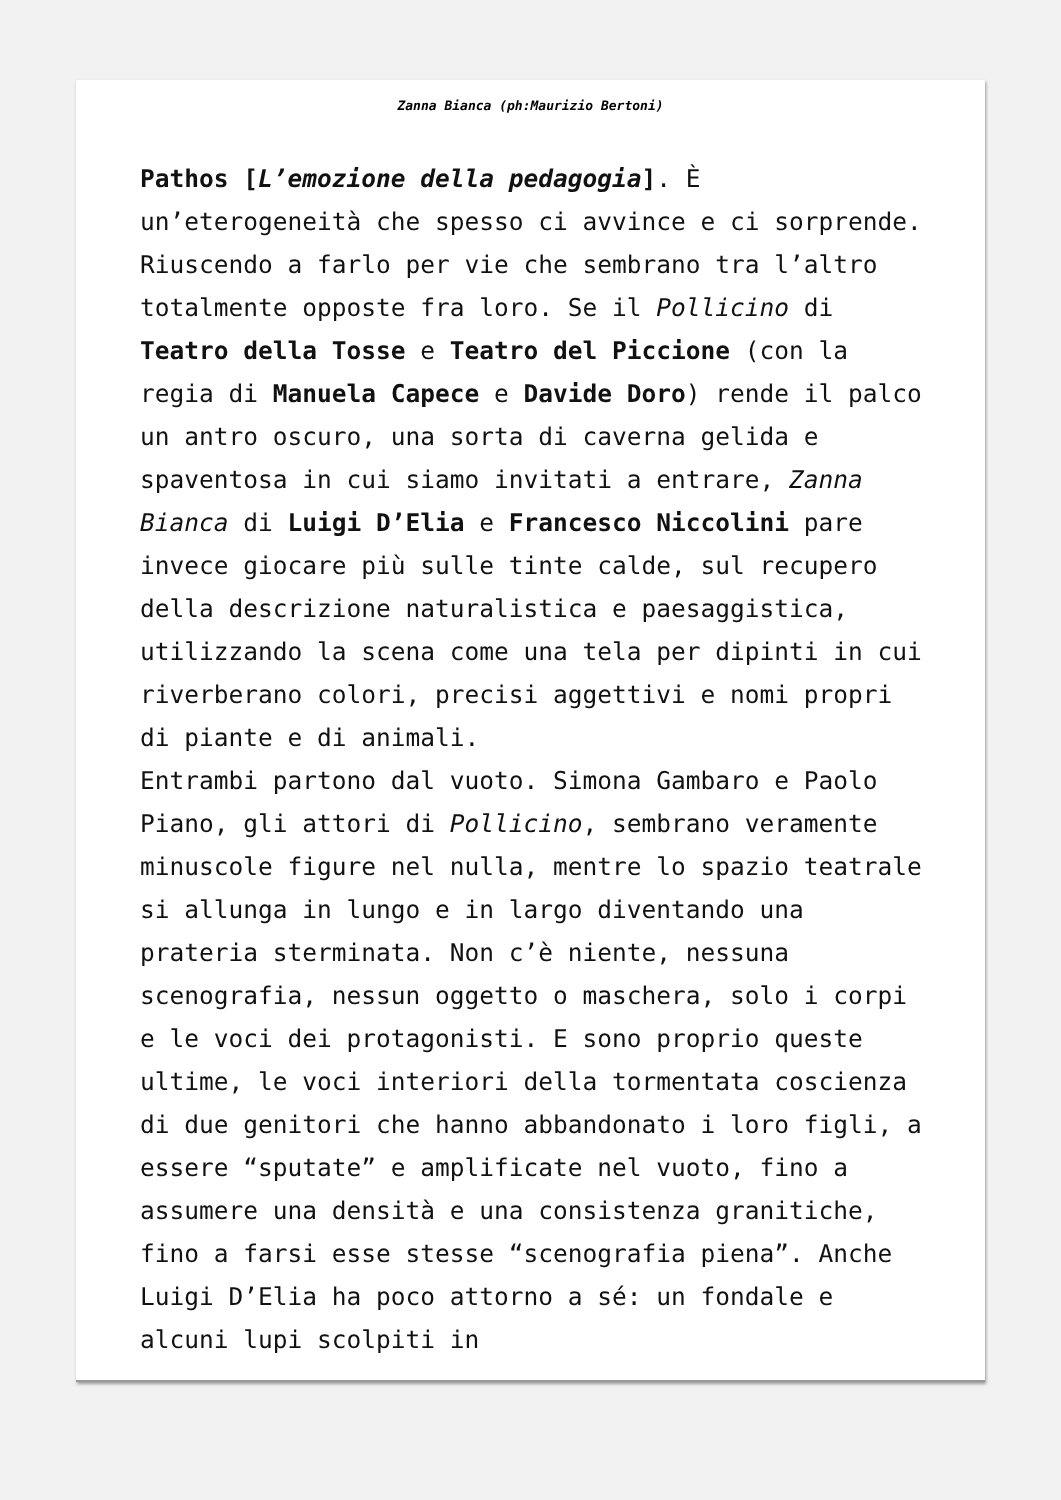Zanna Bianca (ph:Maurizio Bertoni)
Pathos [L’emozione della pedagogia]. È un’eterogeneità che spesso ci avvince e ci sorprende. Riuscendo a farlo per vie che sembrano tra l’altro totalmente opposte fra loro. Se il Pollicino di Teatro della Tosse e Teatro del Piccione (con la regia di Manuela Capece e Davide Doro) rende il palco un antro oscuro, una sorta di caverna gelida e spaventosa in cui siamo invitati a entrare, Zanna Bianca di Luigi D’Elia e Francesco Niccolini pare invece giocare più sulle tinte calde, sul recupero della descrizione naturalistica e paesaggistica, utilizzando la scena come una tela per dipinti in cui riverberano colori, precisi aggettivi e nomi propri di piante e di animali.
Entrambi partono dal vuoto. Simona Gambaro e Paolo Piano, gli attori di Pollicino, sembrano veramente minuscole figure nel nulla, mentre lo spazio teatrale si allunga in lungo e in largo diventando una prateria sterminata. Non c’è niente, nessuna scenografia, nessun oggetto o maschera, solo i corpi e le voci dei protagonisti. E sono proprio queste ultime, le voci interiori della tormentata coscienza di due genitori che hanno abbandonato i loro figli, a essere “sputate” e amplificate nel vuoto, fino a assumere una densità e una consistenza granitiche, fino a farsi esse stesse “scenografia piena”. Anche Luigi D’Elia ha poco attorno a sé: un fondale e alcuni lupi scolpiti in